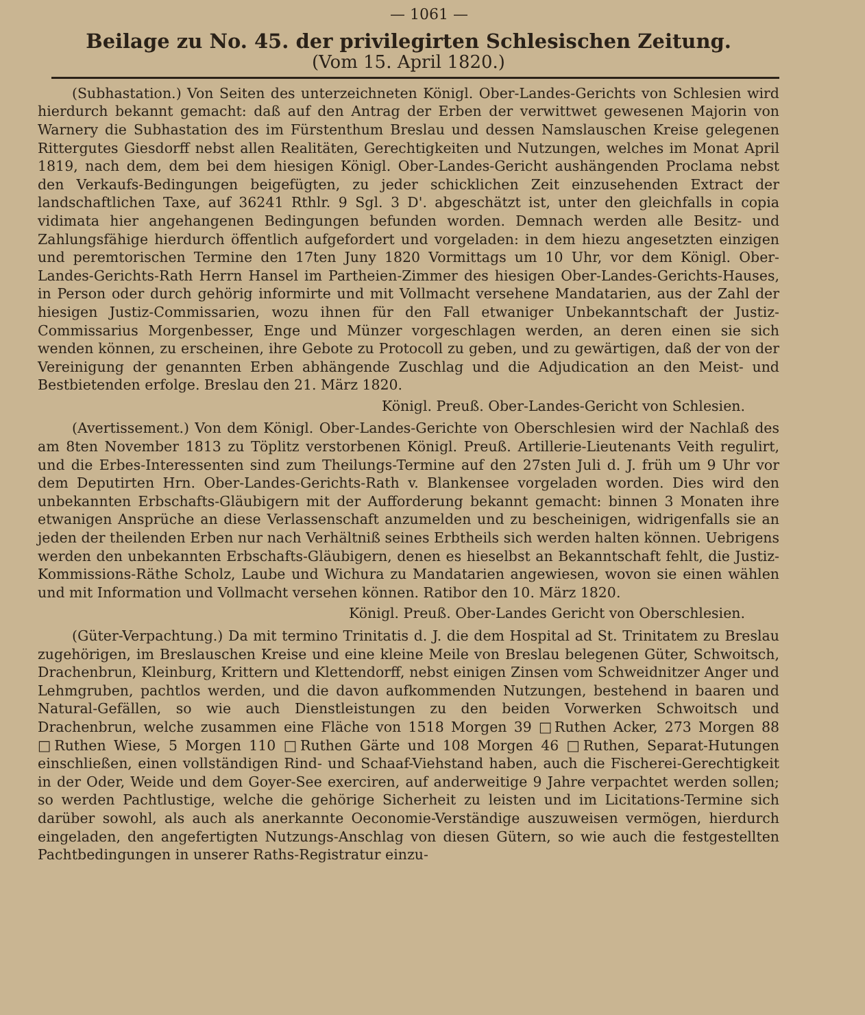— 1061 —
Beilage zu No. 45. der privilegirten Schlesischen Zeitung.
(Vom 15. April 1820.)
(Subhastation.) Von Seiten des unterzeichneten Königl. Ober-Landes-Gerichts von Schlesien wird hierdurch bekannt gemacht: daß auf den Antrag der Erben der verwittwet gewesenen Majorin von Warnery die Subhastation des im Fürstenthum Breslau und dessen Namslauschen Kreise gelegenen Rittergutes Giesdorff nebst allen Realitäten, Gerechtigkeiten und Nutzungen, welches im Monat April 1819, nach dem, dem bei dem hiesigen Königl. Ober-Landes-Gericht aushängenden Proclama nebst den Verkaufs-Bedingungen beigefügten, zu jeder schicklichen Zeit einzusehenden Extract der landschaftlichen Taxe, auf 36241 Rthlr. 9 Sgl. 3 D'. abgeschätzt ist, unter den gleichfalls in copia vidimata hier angehangenen Bedingungen befunden worden. Demnach werden alle Besitz- und Zahlungsfähige hierdurch öffentlich aufgefordert und vorgeladen: in dem hiezu angesetzten einzigen und peremtorischen Termine den 17ten Juny 1820 Vormittags um 10 Uhr, vor dem Königl. Ober-Landes-Gerichts-Rath Herrn Hansel im Partheien-Zimmer des hiesigen Ober-Landes-Gerichts-Hauses, in Person oder durch gehörig informirte und mit Vollmacht versehene Mandatarien, aus der Zahl der hiesigen Justiz-Commissarien, wozu ihnen für den Fall etwaniger Unbekanntschaft der Justiz-Commissarius Morgenbesser, Enge und Münzer vorgeschlagen werden, an deren einen sie sich wenden können, zu erscheinen, ihre Gebote zu Protocoll zu geben, und zu gewärtigen, daß der von der Vereinigung der genannten Erben abhängende Zuschlag und die Adjudication an den Meist- und Bestbietenden erfolge. Breslau den 21. März 1820.
Königl. Preuß. Ober-Landes-Gericht von Schlesien.
(Avertissement.) Von dem Königl. Ober-Landes-Gerichte von Oberschlesien wird der Nachlaß des am 8ten November 1813 zu Töplitz verstorbenen Königl. Preuß. Artillerie-Lieutenants Veith regulirt, und die Erbes-Interessenten sind zum Theilungs-Termine auf den 27sten Juli d. J. früh um 9 Uhr vor dem Deputirten Hrn. Ober-Landes-Gerichts-Rath v. Blankensee vorgeladen worden. Dies wird den unbekannten Erbschafts-Gläubigern mit der Aufforderung bekannt gemacht: binnen 3 Monaten ihre etwanigen Ansprüche an diese Verlassenschaft anzumelden und zu bescheinigen, widrigenfalls sie an jeden der theilenden Erben nur nach Verhältniß seines Erbtheils sich werden halten können. Uebrigens werden den unbekannten Erbschafts-Gläubigern, denen es hieselbst an Bekanntschaft fehlt, die Justiz-Kommissions-Räthe Scholz, Laube und Wichura zu Mandatarien angewiesen, wovon sie einen wählen und mit Information und Vollmacht versehen können. Ratibor den 10. März 1820.
Königl. Preuß. Ober-Landes Gericht von Oberschlesien.
(Güter-Verpachtung.) Da mit termino Trinitatis d. J. die dem Hospital ad St. Trinitatem zu Breslau zugehörigen, im Breslauschen Kreise und eine kleine Meile von Breslau belegenen Güter, Schwoitsch, Drachenbrun, Kleinburg, Krittern und Klettendorff, nebst einigen Zinsen vom Schweidnitzer Anger und Lehmgruben, pachtlos werden, und die davon aufkommenden Nutzungen, bestehend in baaren und Natural-Gefällen, so wie auch Dienstleistungen zu den beiden Vorwerken Schwoitsch und Drachenbrun, welche zusammen eine Fläche von 1518 Morgen 39 □Ruthen Acker, 273 Morgen 88 □Ruthen Wiese, 5 Morgen 110 □Ruthen Gärte und 108 Morgen 46 □Ruthen, Separat-Hutungen einschließen, einen vollständigen Rind- und Schaaf-Viehstand haben, auch die Fischerei-Gerechtigkeit in der Oder, Weide und dem Goyer-See exerciren, auf anderweitige 9 Jahre verpachtet werden sollen; so werden Pachtlustige, welche die gehörige Sicherheit zu leisten und im Licitations-Termine sich darüber sowohl, als auch als anerkannte Oeconomie-Verständige auszuweisen vermögen, hierdurch eingeladen, den angefertigten Nutzungs-Anschlag von diesen Gütern, so wie auch die festgestellten Pachtbedingungen in unserer Raths-Registratur einzu-